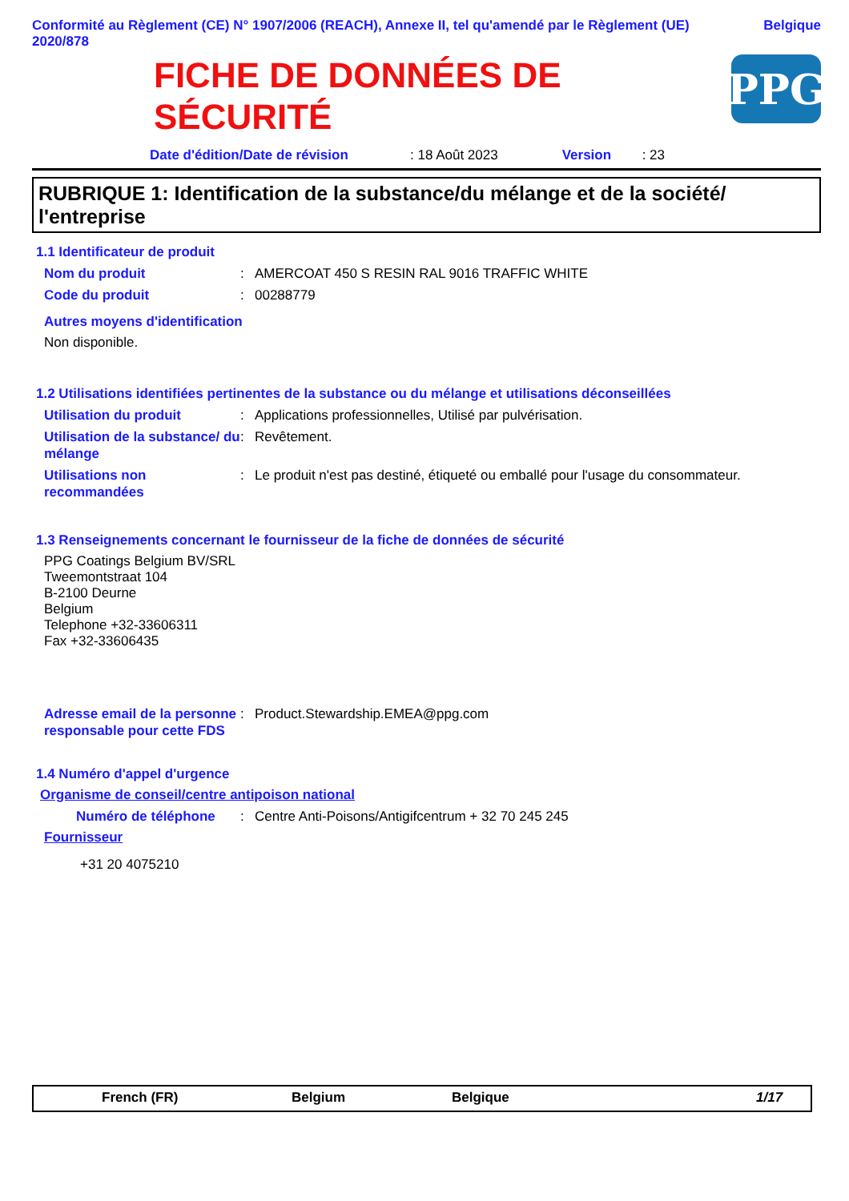Conformité au Règlement (CE) N° 1907/2006 (REACH), Annexe II, tel qu'amendé par le Règlement (UE) 2020/878
Belgique
FICHE DE DONNÉES DE
SÉCURITÉ
PPG
Date d'édition/Date de révision: 18 Août 2023 Version: 23
RUBRIQUE 1: Identification de la substance/du mélange et de la société/ l'entreprise
1.1 Identificateur de produit
Nom du produit: AMERCOAT 450 S RESIN RAL 9016 TRAFFIC WHITE
Code du produit: 00288779
Autres moyens d'identification
Non disponible.
1.2 Utilisations identifiées pertinentes de la substance ou du mélange et utilisations déconseillées
Utilisation du produit: Applications professionnelles, Utilisé par pulvérisation.
Utilisation de la substance/ du mélange: Revêtement.
Utilisations non recommandées: Le produit n'est pas destiné, étiqueté ou emballé pour l'usage du consommateur.
1.3 Renseignements concernant le fournisseur de la fiche de données de sécurité
PPG Coatings Belgium BV/SRL
Tweemontstraat 104
B-2100 Deurne
Belgium
Telephone +32-33606311
Fax +32-33606435
Adresse email de la personne responsable pour cette FDS: Product.Stewardship.EMEA@ppg.com
1.4 Numéro d'appel d'urgence
Organisme de conseil/centre antipoison national
Numéro de téléphone: Centre Anti-Poisons/Antigifcentrum + 32 70 245 245
Fournisseur
+31 20 4075210
French (FR) Belgium Belgique 1/17